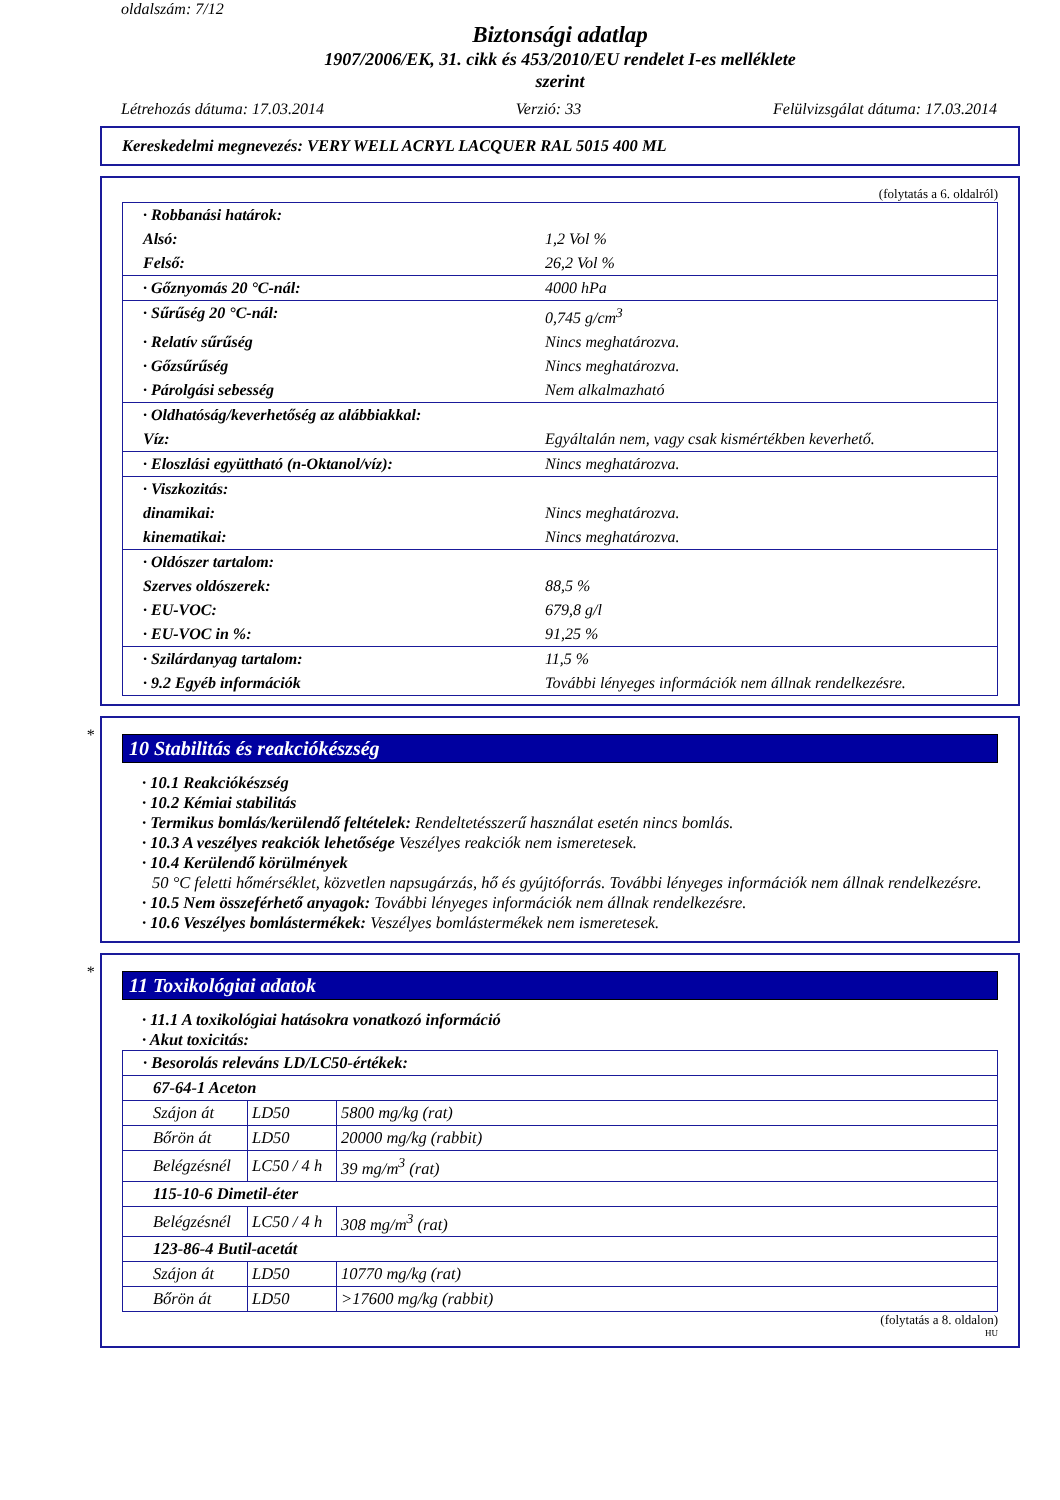oldalszám: 7/12
Biztonsági adatlap
1907/2006/EK, 31. cikk és 453/2010/EU rendelet I-es melléklete
szerint
Létrehozás dátuma: 17.03.2014 Verzió: 33 Felülvizsgálat dátuma: 17.03.2014
Kereskedelmi megnevezés: VERY WELL ACRYL LACQUER RAL 5015 400 ML
(folytatás a 6. oldalról)
| · Robbanási határok: | |
| Alsó: | 1,2 Vol % |
| Felső: | 26,2 Vol % |
| · Gőznyomás 20 °C-nál: | 4000 hPa |
| · Sűrűség 20 °C-nál: | 0,745 g/cm<sup>3</sup> |
| · Relatív sűrűség | Nincs meghatározva. |
| · Gőzsűrűség | Nincs meghatározva. |
| · Párolgási sebesség | Nem alkalmazható |
| · Oldhatóság/keverhetőség az alábbiakkal: | |
| Víz: | Egyáltalán nem, vagy csak kismértékben keverhető. |
| · Eloszlási együttható (n-Oktanol/víz): | Nincs meghatározva. |
| · Viszkozitás: | |
| dinamikai: | Nincs meghatározva. |
| kinematikai: | Nincs meghatározva. |
| · Oldószer tartalom: | |
| Szerves oldószerek: | 88,5 % |
| · EU-VOC: | 679,8 g/l |
| · EU-VOC in %: | 91,25 % |
| · Szilárdanyag tartalom: | 11,5 % |
| · 9.2 Egyéb információk | További lényeges információk nem állnak rendelkezésre. |
*
10 Stabilitás és reakciókészség
· 10.1 Reakciókészség
· 10.2 Kémiai stabilitás
· Termikus bomlás/kerülendő feltételek: Rendeltetésszerű használat esetén nincs bomlás.
· 10.3 A veszélyes reakciók lehetősége Veszélyes reakciók nem ismeretesek.
· 10.4 Kerülendő körülmények
50 °C feletti hőmérséklet, közvetlen napsugárzás, hő és gyújtóforrás. További lényeges információk nem állnak rendelkezésre.
· 10.5 Nem összeférhető anyagok: További lényeges információk nem állnak rendelkezésre.
· 10.6 Veszélyes bomlástermékek: Veszélyes bomlástermékek nem ismeretesek.
*
11 Toxikológiai adatok
· 11.1 A toxikológiai hatásokra vonatkozó információ
· Akut toxicitás:
| · Besorolás releváns LD/LC50-értékek: | | |
| 67-64-1 Aceton | | |
| Szájon át | LD50 | 5800 mg/kg (rat) |
| Bőrön át | LD50 | 20000 mg/kg (rabbit) |
| Belégzésnél | LC50 / 4 h | 39 mg/m<sup>3</sup> (rat) |
| 115-10-6 Dimetil-éter | | |
| Belégzésnél | LC50 / 4 h | 308 mg/m<sup>3</sup> (rat) |
| 123-86-4 Butil-acetát | | |
| Szájon át | LD50 | 10770 mg/kg (rat) |
| Bőrön át | LD50 | >17600 mg/kg (rabbit) |
(folytatás a 8. oldalon)
HU